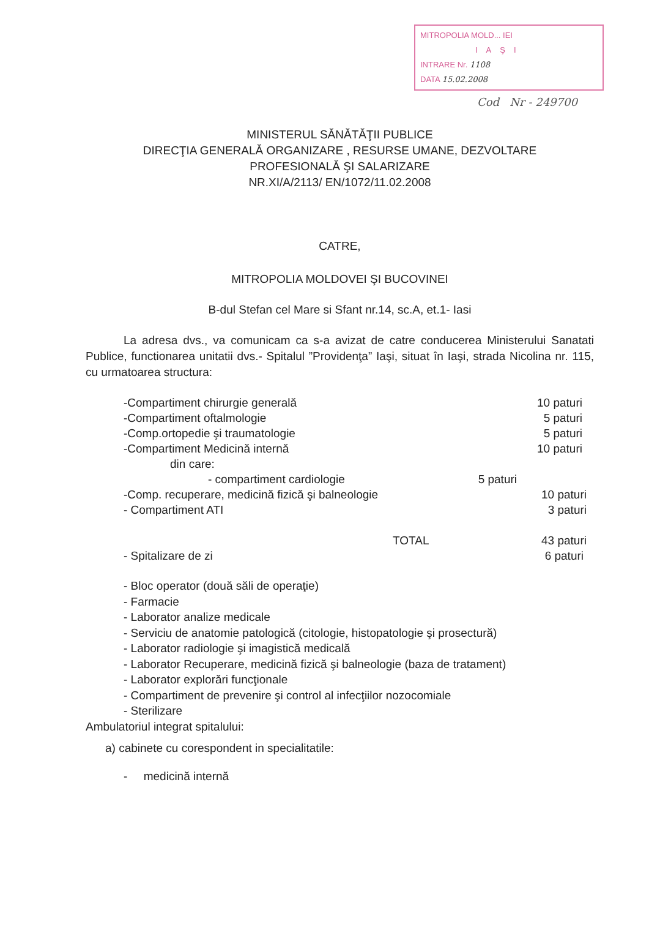MITROPOLIA MOLD... IEI
IAŞI
INTRARE Nr. 1108
DATA 15.02.2008
Cod Nr - 249700
MINISTERUL SĂNĂTĂŢII PUBLICE
DIRECŢIA GENERALĂ ORGANIZARE , RESURSE UMANE, DEZVOLTARE
PROFESIONALĂ ŞI SALARIZARE
NR.XI/A/2113/ EN/1072/11.02.2008
CATRE,
MITROPOLIA MOLDOVEI ŞI BUCOVINEI
B-dul Stefan cel Mare si Sfant nr.14, sc.A, et.1- Iasi
La adresa dvs., va comunicam ca s-a avizat de catre conducerea Ministerului Sanatati Publice, functionarea unitatii dvs.- Spitalul ”Providenţa” Iaşi, situat în Iaşi, strada Nicolina nr. 115, cu urmatoarea structura:
-Compartiment chirurgie generală 10 paturi
-Compartiment oftalmologie 5 paturi
-Comp.ortopedie şi traumatologie 5 paturi
-Compartiment Medicină internă 10 paturi
din care:
- compartiment cardiologie 5 paturi
-Comp. recuperare, medicină fizică şi balneologie 10 paturi
- Compartiment ATI 3 paturi
TOTAL 43 paturi
- Spitalizare de zi 6 paturi
- Bloc operator (două săli de operaţie)
- Farmacie
- Laborator analize medicale
- Serviciu de anatomie patologică (citologie, histopatologie şi prosectură)
- Laborator radiologie şi imagistică medicală
- Laborator Recuperare, medicină fizică şi balneologie (baza de tratament)
- Laborator explorări funcţionale
- Compartiment de prevenire şi control al infecţiilor nozocomiale
- Sterilizare
Ambulatoriul integrat spitalului:
a) cabinete cu corespondent in specialitatile:
- medicină internă